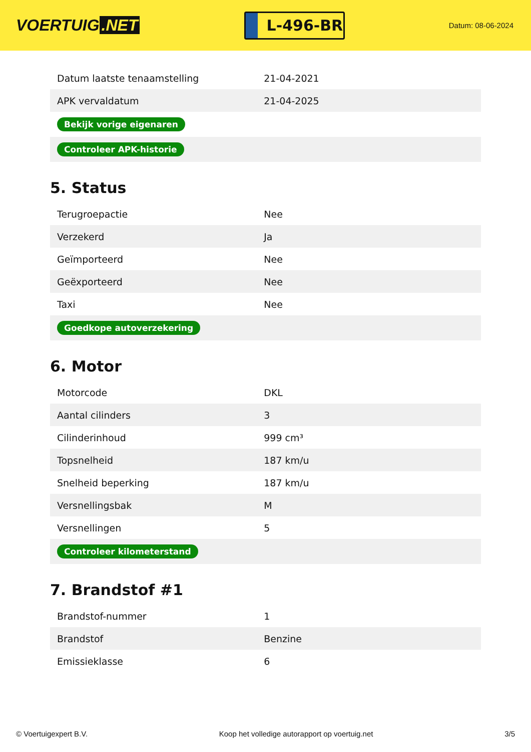VOERTUIG.NET
L-496-BR
Datum: 08-06-2024
| Datum laatste tenaamstelling | 21-04-2021 |
| APK vervaldatum | 21-04-2025 |
| Bekijk vorige eigenaren | |
| Controleer APK-historie | |
5. Status
| Terugroepactie | Nee |
| Verzekerd | Ja |
| Geïmporteerd | Nee |
| Geëxporteerd | Nee |
| Taxi | Nee |
| Goedkope autoverzekering | |
6. Motor
| Motorcode | DKL |
| Aantal cilinders | 3 |
| Cilinderinhoud | 999 cm³ |
| Topsnelheid | 187 km/u |
| Snelheid beperking | 187 km/u |
| Versnellingsbak | M |
| Versnellingen | 5 |
| Controleer kilometerstand | |
7. Brandstof #1
| Brandstof-nummer | 1 |
| Brandstof | Benzine |
| Emissieklasse | 6 |
© Voertuigexpert B.V. Koop het volledige autorapport op voertuig.net 3/5